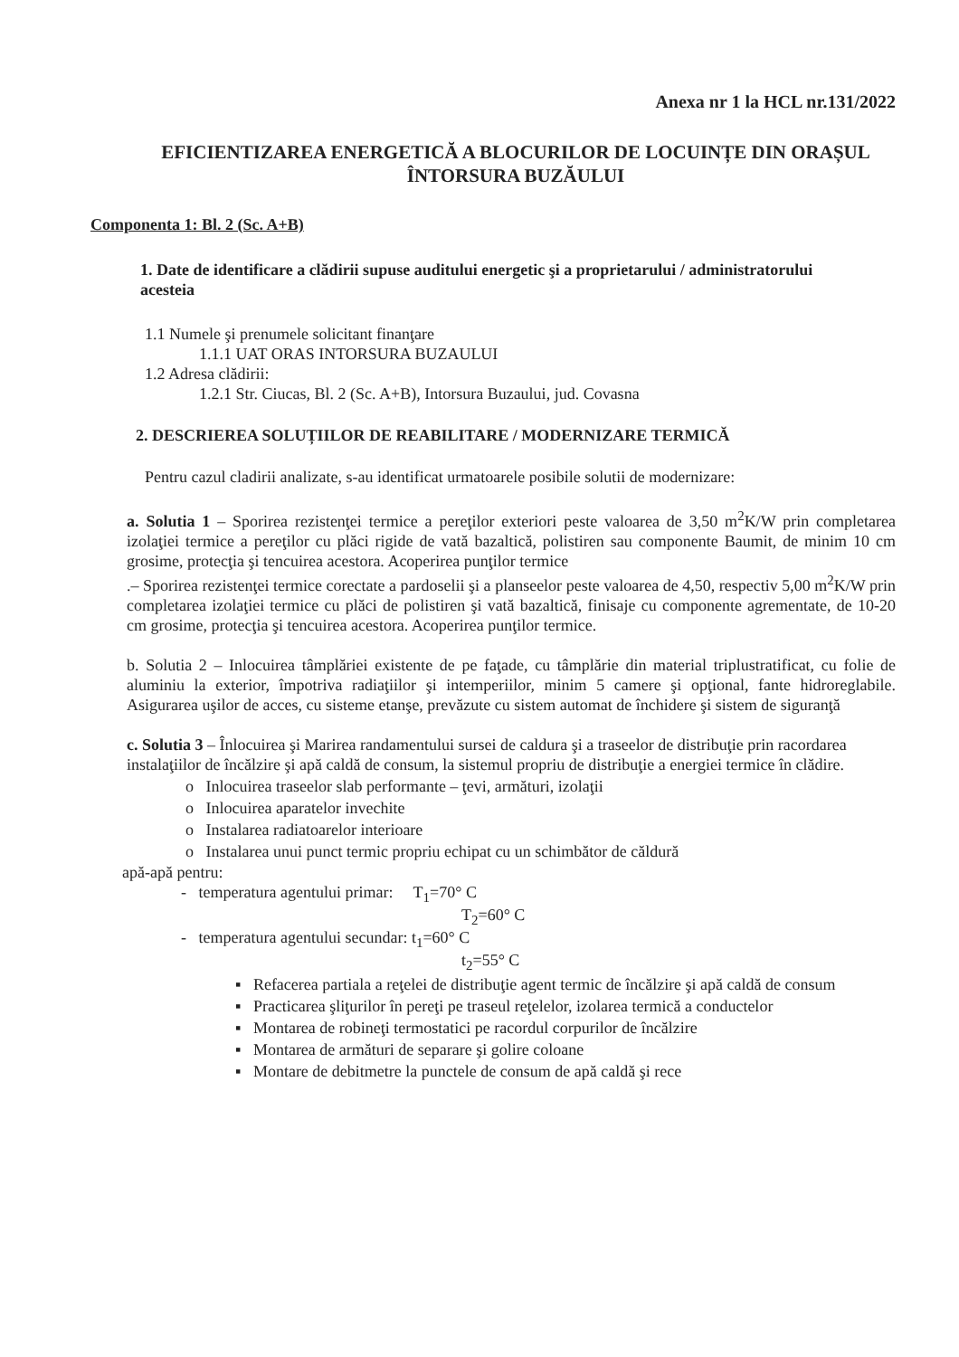Anexa nr 1 la HCL nr.131/2022
EFICIENTIZAREA ENERGETICĂ A BLOCURILOR DE LOCUINȚE DIN ORAȘUL ÎNTORSURA BUZĂULUI
Componenta 1: Bl. 2 (Sc. A+B)
1. Date de identificare a clădirii supuse auditului energetic şi a proprietarului / administratorului acesteia
1.1 Numele şi prenumele solicitant finanţare
1.1.1 UAT ORAS INTORSURA BUZAULUI
1.2 Adresa clădirii:
1.2.1 Str. Ciucas, Bl. 2 (Sc. A+B), Intorsura Buzaului, jud. Covasna
2. DESCRIEREA SOLUȚIILOR DE REABILITARE / MODERNIZARE TERMICĂ
Pentru cazul cladirii analizate, s-au identificat urmatoarele posibile solutii de modernizare:
a. Solutia 1 – Sporirea rezistenţei termice a pereţilor exteriori peste valoarea de 3,50 m<sup>2</sup>K/W prin completarea izolaţiei termice a pereţilor cu plăci rigide de vată bazaltică, polistiren sau componente Baumit, de minim 10 cm grosime, protecţia şi tencuirea acestora. Acoperirea punţilor termice
.– Sporirea rezistenţei termice corectate a pardoselii şi a planseelor peste valoarea de 4,50, respectiv 5,00 m<sup>2</sup>K/W prin completarea izolaţiei termice cu plăci de polistiren şi vată bazaltică, finisaje cu componente agrementate, de 10-20 cm grosime, protecţia şi tencuirea acestora. Acoperirea punţilor termice.
b. Solutia 2 – Inlocuirea tâmplăriei existente de pe faţade, cu tâmplărie din material triplustratificat, cu folie de aluminiu la exterior, împotriva radiaţiilor şi intemperiilor, minim 5 camere şi opţional, fante hidroreglabile. Asigurarea uşilor de acces, cu sisteme etanşe, prevăzute cu sistem automat de închidere şi sistem de siguranţă
c. Solutia 3 – Înlocuirea şi Marirea randamentului sursei de caldura şi a traseelor de distribuţie prin racordarea instalaţiilor de încălzire şi apă caldă de consum, la sistemul propriu de distribuţie a energiei termice în clădire.
o Inlocuirea traseelor slab performante – ţevi, armături, izolaţii
o Inlocuirea aparatelor invechite
o Instalarea radiatoarelor interioare
o Instalarea unui punct termic propriu echipat cu un schimbător de căldură
apă-apă pentru:
- temperatura agentului primar: T<sub>1</sub>=70° C
T<sub>2</sub>=60° C
- temperatura agentului secundar: t<sub>1</sub>=60° C
t<sub>2</sub>=55° C
▪ Refacerea partiala a reţelei de distribuţie agent termic de încălzire şi apă caldă de consum
▪ Practicarea şliţurilor în pereţi pe traseul reţelelor, izolarea termică a conductelor
▪ Montarea de robineţi termostatici pe racordul corpurilor de încălzire
▪ Montarea de armături de separare şi golire coloane
▪ Montare de debitmetre la punctele de consum de apă caldă şi rece